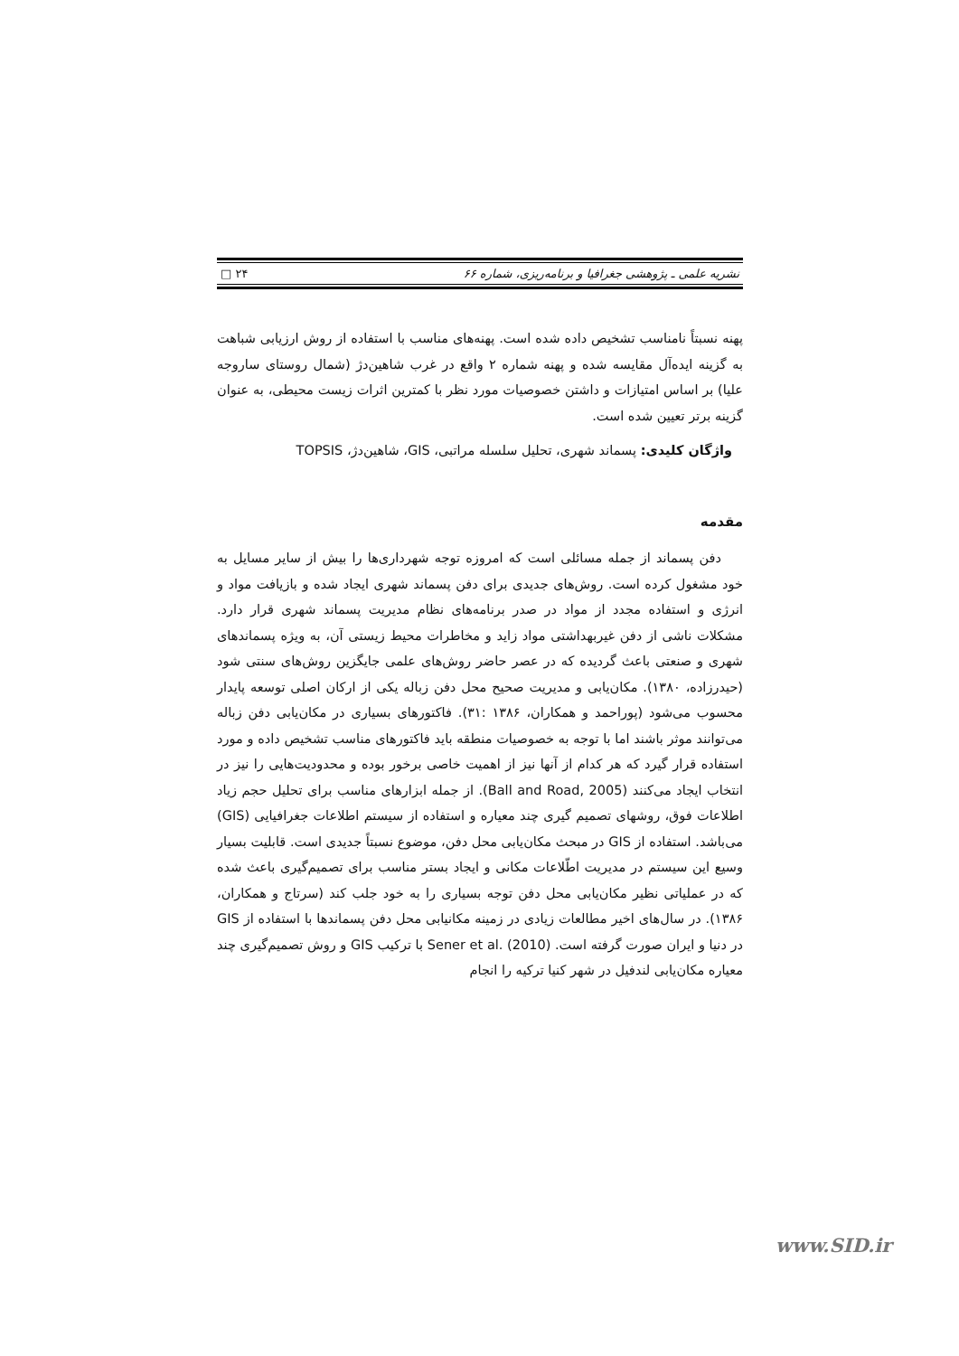نشریه علمی ـ پژوهشی جغرافیا و برنامه‌ریزی، شماره ۶۶ ۲۴ □
پهنه نسبتاً نامناسب تشخیص داده شده است. پهنه‌های مناسب با استفاده از روش ارزیابی شباهت به گزینه ایده‌آل مقایسه شده و پهنه شماره ۲ واقع در غرب شاهین‌دژ (شمال روستای ساروجه علیا) بر اساس امتیازات و داشتن خصوصیات مورد نظر با کمترین اثرات زیست محیطی، به عنوان گزینه برتر تعیین شده است.
واژگان کلیدی: پسماند شهری، تحلیل سلسله مراتبی، GIS، شاهین‌دژ، TOPSIS
مقدمه
دفن پسماند از جمله مسائلی است که امروزه توجه شهرداری‌ها را بیش از سایر مسایل به خود مشغول کرده است. روش‌های جدیدی برای دفن پسماند شهری ایجاد شده و بازیافت مواد و انرژی و استفاده مجدد از مواد در صدر برنامه‌های نظام مدیریت پسماند شهری قرار دارد. مشکلات ناشی از دفن غیربهداشتی مواد زاید و مخاطرات محیط زیستی آن، به ویژه پسماندهای شهری و صنعتی باعث گردیده که در عصر حاضر روش‌های علمی جایگزین روش‌های سنتی شود (حیدرزاده، ۱۳۸۰). مکان‌یابی و مدیریت صحیح محل دفن زباله یکی از ارکان اصلی توسعه پایدار محسوب می‌شود (پوراحمد و همکاران، ۱۳۸۶ :۳۱). فاکتورهای بسیاری در مکان‌یابی دفن زباله می‌توانند موثر باشند اما با توجه به خصوصیات منطقه باید فاکتورهای مناسب تشخیص داده و مورد استفاده قرار گیرد که هر کدام از آنها نیز از اهمیت خاصی برخور بوده و محدودیت‌هایی را نیز در انتخاب ایجاد می‌کنند (Ball and Road, 2005). از جمله ابزارهای مناسب برای تحلیل حجم زیاد اطلاعات فوق، روشهای تصمیم گیری چند معیاره و استفاده از سیستم اطلاعات جغرافیایی (GIS) می‌باشد. استفاده از GIS در مبحث مکان‌یابی محل دفن، موضوع نسبتاً جدیدی است. قابلیت بسیار وسیع این سیستم در مدیریت اطّلاعات مکانی و ایجاد بستر مناسب برای تصمیم‌گیری باعث شده که در عملیاتی نظیر مکان‌یابی محل دفن توجه بسیاری را به خود جلب کند (سرتاج و همکاران، ۱۳۸۶). در سال‌های اخیر مطالعات زیادی در زمینه مکانیابی محل دفن پسماندها با استفاده از GIS در دنیا و ایران صورت گرفته است. Sener et al. (2010) با ترکیب GIS و روش تصمیم‌گیری چند معیاره مکان‌یابی لندفیل در شهر کنیا ترکیه را انجام
www.SID.ir